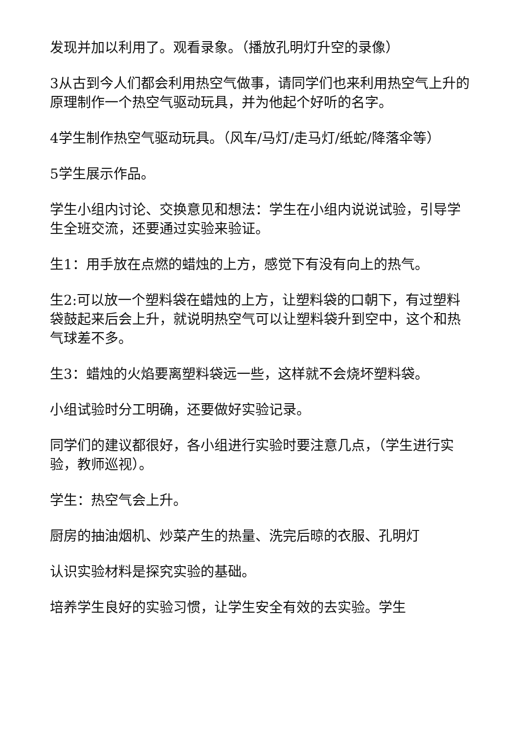发现并加以利用了。观看录象。（播放孔明灯升空的录像）
3从古到今人们都会利用热空气做事，请同学们也来利用热空气上升的原理制作一个热空气驱动玩具，并为他起个好听的名字。
4学生制作热空气驱动玩具。（风车/马灯/走马灯/纸蛇/降落伞等）
5学生展示作品。
学生小组内讨论、交换意见和想法：学生在小组内说说试验，引导学生全班交流，还要通过实验来验证。
生1：用手放在点燃的蜡烛的上方，感觉下有没有向上的热气。
生2:可以放一个塑料袋在蜡烛的上方，让塑料袋的口朝下，有过塑料袋鼓起来后会上升，就说明热空气可以让塑料袋升到空中，这个和热气球差不多。
生3：蜡烛的火焰要离塑料袋远一些，这样就不会烧坏塑料袋。
小组试验时分工明确，还要做好实验记录。
同学们的建议都很好，各小组进行实验时要注意几点，（学生进行实验，教师巡视）。
学生：热空气会上升。
厨房的抽油烟机、炒菜产生的热量、洗完后晾的衣服、孔明灯
认识实验材料是探究实验的基础。
培养学生良好的实验习惯，让学生安全有效的去实验。学生